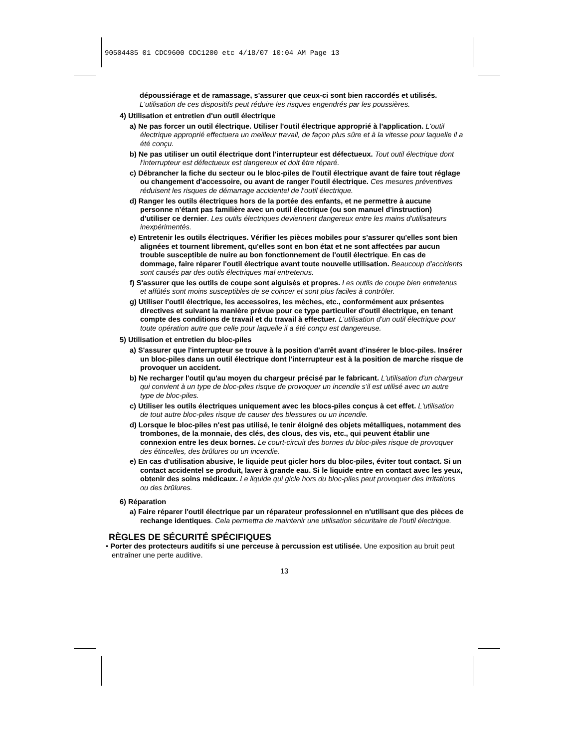90504485 01 CDC9600 CDC1200 etc 4/18/07 10:04 AM Page 13
dépoussiérage et de ramassage, s'assurer que ceux-ci sont bien raccordés et utilisés. L'utilisation de ces dispositifs peut réduire les risques engendrés par les poussières.
4) Utilisation et entretien d'un outil électrique
a) Ne pas forcer un outil électrique. Utiliser l'outil électrique approprié à l'application. L'outil électrique approprié effectuera un meilleur travail, de façon plus sûre et à la vitesse pour laquelle il a été conçu.
b) Ne pas utiliser un outil électrique dont l'interrupteur est défectueux. Tout outil électrique dont l'interrupteur est défectueux est dangereux et doit être réparé.
c) Débrancher la fiche du secteur ou le bloc-piles de l'outil électrique avant de faire tout réglage ou changement d'accessoire, ou avant de ranger l'outil électrique. Ces mesures préventives réduisent les risques de démarrage accidentel de l'outil électrique.
d) Ranger les outils électriques hors de la portée des enfants, et ne permettre à aucune personne n'étant pas familière avec un outil électrique (ou son manuel d'instruction) d'utiliser ce dernier. Les outils électriques deviennent dangereux entre les mains d'utilisateurs inexpérimentés.
e) Entretenir les outils électriques. Vérifier les pièces mobiles pour s'assurer qu'elles sont bien alignées et tournent librement, qu'elles sont en bon état et ne sont affectées par aucun trouble susceptible de nuire au bon fonctionnement de l'outil électrique. En cas de dommage, faire réparer l'outil électrique avant toute nouvelle utilisation. Beaucoup d'accidents sont causés par des outils électriques mal entretenus.
f) S'assurer que les outils de coupe sont aiguisés et propres. Les outils de coupe bien entretenus et affûtés sont moins susceptibles de se coincer et sont plus faciles à contrôler.
g) Utiliser l'outil électrique, les accessoires, les mèches, etc., conformément aux présentes directives et suivant la manière prévue pour ce type particulier d'outil électrique, en tenant compte des conditions de travail et du travail à effectuer. L'utilisation d'un outil électrique pour toute opération autre que celle pour laquelle il a été conçu est dangereuse.
5) Utilisation et entretien du bloc-piles
a) S'assurer que l'interrupteur se trouve à la position d'arrêt avant d'insérer le bloc-piles. Insérer un bloc-piles dans un outil électrique dont l'interrupteur est à la position de marche risque de provoquer un accident.
b) Ne recharger l'outil qu'au moyen du chargeur précisé par le fabricant. L'utilisation d'un chargeur qui convient à un type de bloc-piles risque de provoquer un incendie s'il est utilisé avec un autre type de bloc-piles.
c) Utiliser les outils électriques uniquement avec les blocs-piles conçus à cet effet. L'utilisation de tout autre bloc-piles risque de causer des blessures ou un incendie.
d) Lorsque le bloc-piles n'est pas utilisé, le tenir éloigné des objets métalliques, notamment des trombones, de la monnaie, des clés, des clous, des vis, etc., qui peuvent établir une connexion entre les deux bornes. Le court-circuit des bornes du bloc-piles risque de provoquer des étincelles, des brûlures ou un incendie.
e) En cas d'utilisation abusive, le liquide peut gicler hors du bloc-piles, éviter tout contact. Si un contact accidentel se produit, laver à grande eau. Si le liquide entre en contact avec les yeux, obtenir des soins médicaux. Le liquide qui gicle hors du bloc-piles peut provoquer des irritations ou des brûlures.
6) Réparation
a) Faire réparer l'outil électrique par un réparateur professionnel en n'utilisant que des pièces de rechange identiques. Cela permettra de maintenir une utilisation sécuritaire de l'outil électrique.
RÈGLES DE SÉCURITÉ SPÉCIFIQUES
• Porter des protecteurs auditifs si une perceuse à percussion est utilisée. Une exposition au bruit peut entraîner une perte auditive.
13